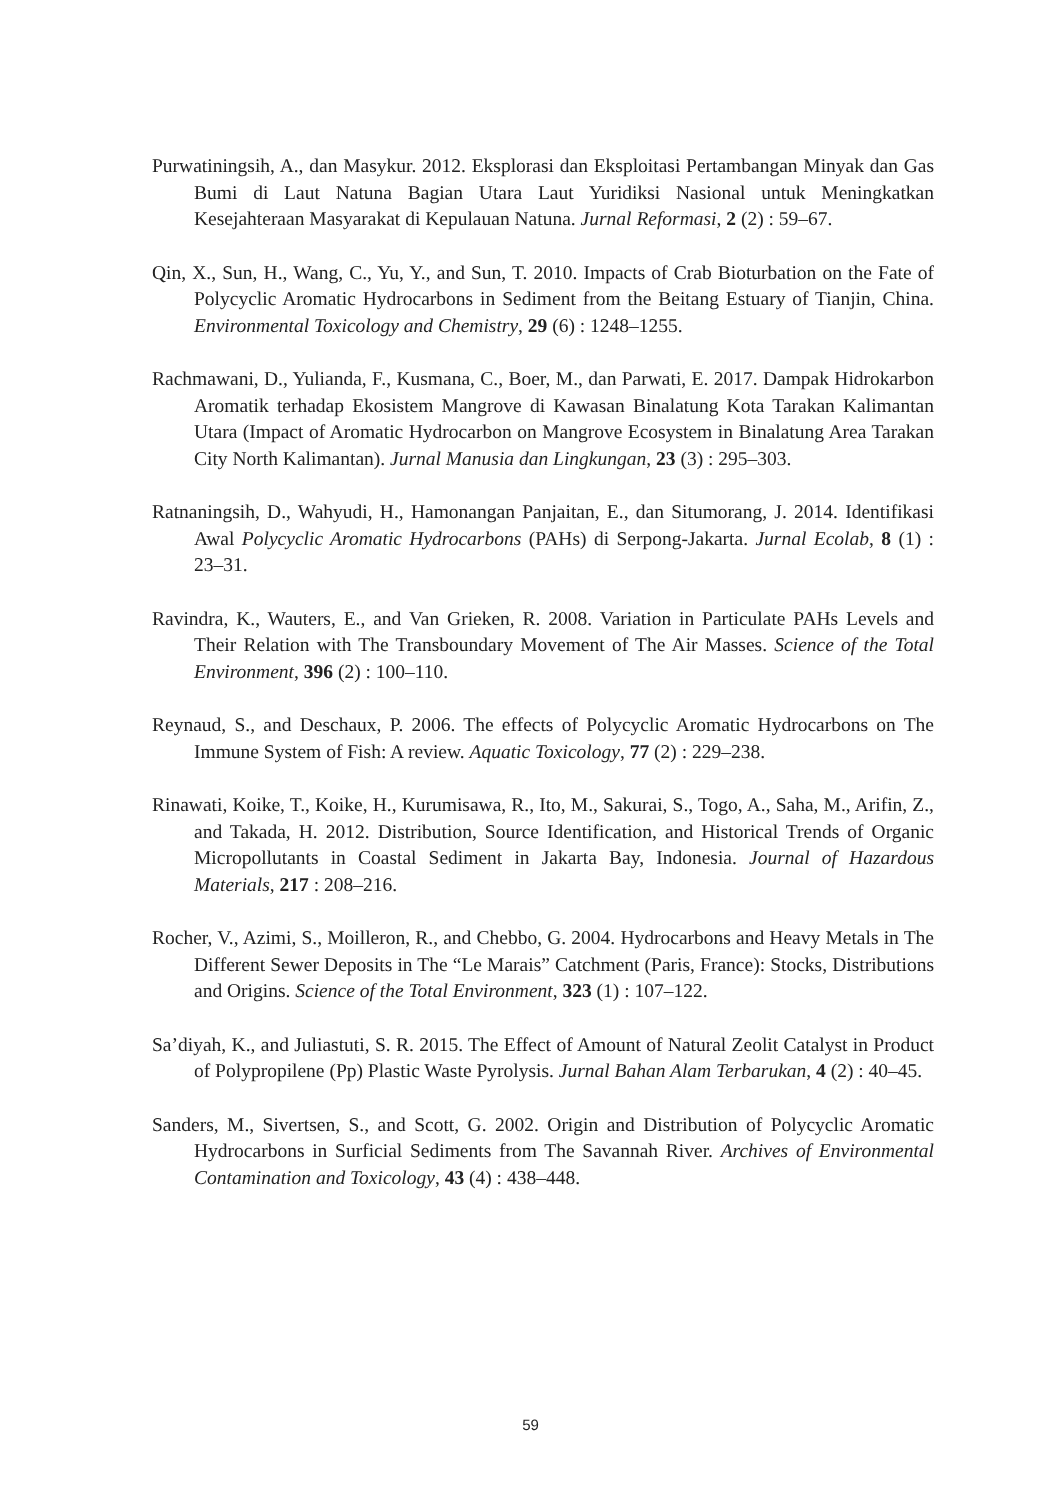Purwatiningsih, A., dan Masykur. 2012. Eksplorasi dan Eksploitasi Pertambangan Minyak dan Gas Bumi di Laut Natuna Bagian Utara Laut Yuridiksi Nasional untuk Meningkatkan Kesejahteraan Masyarakat di Kepulauan Natuna. Jurnal Reformasi, 2 (2) : 59–67.
Qin, X., Sun, H., Wang, C., Yu, Y., and Sun, T. 2010. Impacts of Crab Bioturbation on the Fate of Polycyclic Aromatic Hydrocarbons in Sediment from the Beitang Estuary of Tianjin, China. Environmental Toxicology and Chemistry, 29 (6) : 1248–1255.
Rachmawani, D., Yulianda, F., Kusmana, C., Boer, M., dan Parwati, E. 2017. Dampak Hidrokarbon Aromatik terhadap Ekosistem Mangrove di Kawasan Binalatung Kota Tarakan Kalimantan Utara (Impact of Aromatic Hydrocarbon on Mangrove Ecosystem in Binalatung Area Tarakan City North Kalimantan). Jurnal Manusia dan Lingkungan, 23 (3) : 295–303.
Ratnaningsih, D., Wahyudi, H., Hamonangan Panjaitan, E., dan Situmorang, J. 2014. Identifikasi Awal Polycyclic Aromatic Hydrocarbons (PAHs) di Serpong-Jakarta. Jurnal Ecolab, 8 (1) : 23–31.
Ravindra, K., Wauters, E., and Van Grieken, R. 2008. Variation in Particulate PAHs Levels and Their Relation with The Transboundary Movement of The Air Masses. Science of the Total Environment, 396 (2) : 100–110.
Reynaud, S., and Deschaux, P. 2006. The effects of Polycyclic Aromatic Hydrocarbons on The Immune System of Fish: A review. Aquatic Toxicology, 77 (2) : 229–238.
Rinawati, Koike, T., Koike, H., Kurumisawa, R., Ito, M., Sakurai, S., Togo, A., Saha, M., Arifin, Z., and Takada, H. 2012. Distribution, Source Identification, and Historical Trends of Organic Micropollutants in Coastal Sediment in Jakarta Bay, Indonesia. Journal of Hazardous Materials, 217 : 208–216.
Rocher, V., Azimi, S., Moilleron, R., and Chebbo, G. 2004. Hydrocarbons and Heavy Metals in The Different Sewer Deposits in The “Le Marais” Catchment (Paris, France): Stocks, Distributions and Origins. Science of the Total Environment, 323 (1) : 107–122.
Sa’diyah, K., and Juliastuti, S. R. 2015. The Effect of Amount of Natural Zeolit Catalyst in Product of Polypropilene (Pp) Plastic Waste Pyrolysis. Jurnal Bahan Alam Terbarukan, 4 (2) : 40–45.
Sanders, M., Sivertsen, S., and Scott, G. 2002. Origin and Distribution of Polycyclic Aromatic Hydrocarbons in Surficial Sediments from The Savannah River. Archives of Environmental Contamination and Toxicology, 43 (4) : 438–448.
59